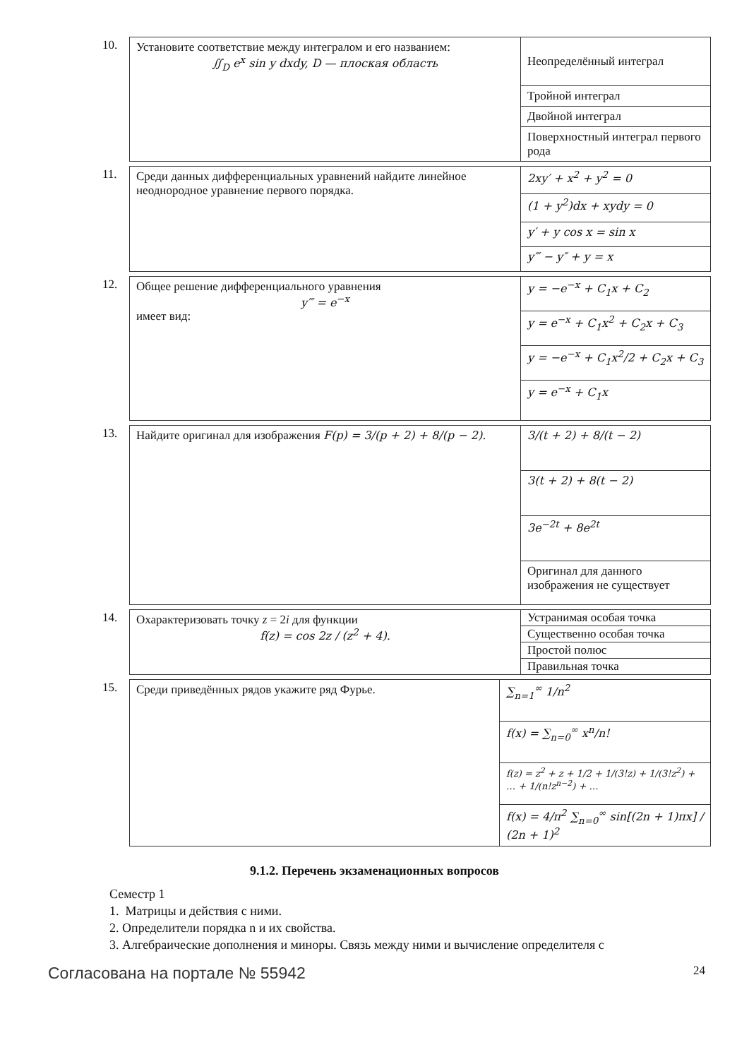10.
| Установите соответствие между интегралом и его названием: ∬<sub>D</sub> e<sup>x</sup> sin y dxdy, D — плоская область | Неопределённый интеграл |
| | Тройной интеграл |
| | Двойной интеграл |
| | Поверхностный интеграл первого рода |
11.
| Среди данных дифференциальных уравнений найдите линейное неоднородное уравнение первого порядка. | 2xy′ + x<sup>2</sup> + y<sup>2</sup> = 0 |
| | (1 + y<sup>2</sup>)dx + xydy = 0 |
| | y′ + y cos x = sin x |
| | y‴ − y″ + y = x |
12.
| Общее решение дифференциального уравнения y‴ = e<sup>−x</sup> имеет вид: | y = −e<sup>−x</sup> + C<sub>1</sub>x + C<sub>2</sub> |
| | y = e<sup>−x</sup> + C<sub>1</sub>x<sup>2</sup> + C<sub>2</sub>x + C<sub>3</sub> |
| | y = −e<sup>−x</sup> + C<sub>1</sub>x<sup>2</sup>/2 + C<sub>2</sub>x + C<sub>3</sub> |
| | y = e<sup>−x</sup> + C<sub>1</sub>x |
13.
| Найдите оригинал для изображения F(p) = 3/(p + 2) + 8/(p − 2). | 3/(t + 2) + 8/(t − 2) |
| | 3(t + 2) + 8(t − 2) |
| | 3e<sup>−2t</sup> + 8e<sup>2t</sup> |
| | Оригинал для данного изображения не существует |
14.
| Охарактеризовать точку z = 2 i для функции f(z) = cos 2z / (z<sup>2</sup> + 4). | Устранимая особая точка |
| | Существенно особая точка |
| | Простой полюс |
| | Правильная точка |
15.
| Среди приведённых рядов укажите ряд Фурье. | ∑<sub>n=1</sub><sup>∞</sup> 1/n<sup>2</sup> |
| | f(x) = ∑<sub>n=0</sub><sup>∞</sup> x<sup>n</sup>/n! |
| | f(z) = z<sup>2</sup> + z + 1/2 + 1/(3!z) + 1/(3!z<sup>2</sup>) + … + 1/(n!z<sup>n−2</sup>) + … |
| | f(x) = 4/π<sup>2</sup> ∑<sub>n=0</sub><sup>∞</sup> sin[(2n + 1)πx] / (2n + 1)<sup>2</sup> |
9.1.2. Перечень экзаменационных вопросов
Семестр 1
1. Матрицы и действия с ними.
2. Определители порядка n и их свойства.
3. Алгебраические дополнения и миноры. Связь между ними и вычисление определителя с
Согласована на портале № 55942 24